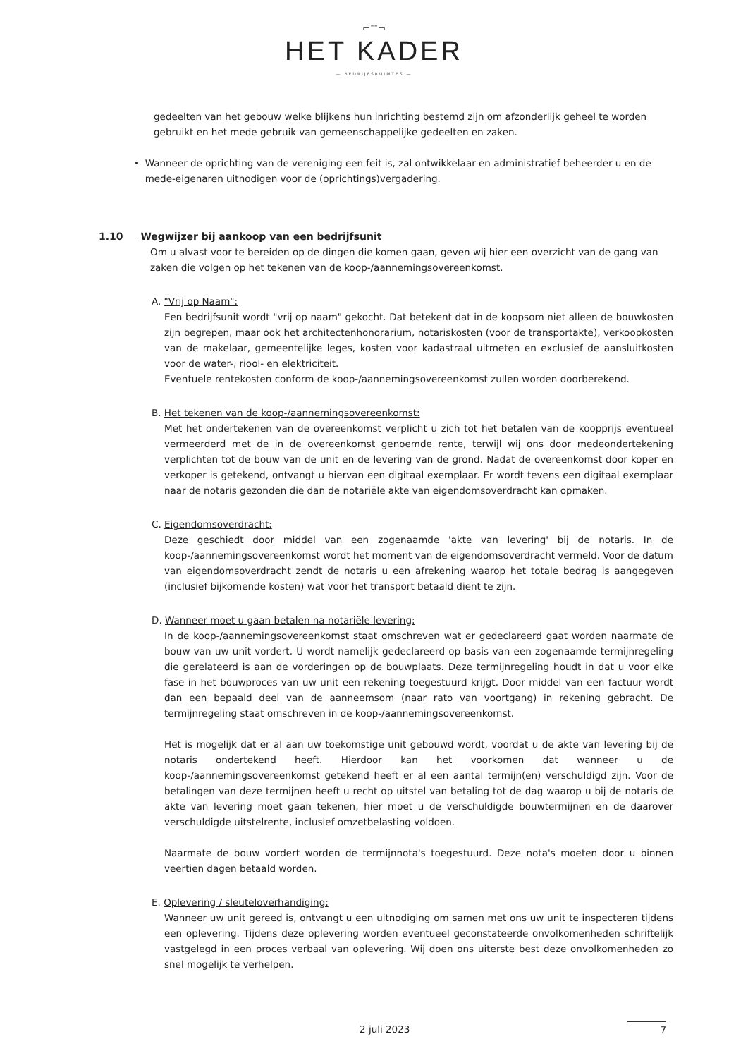⌐ᐨᐨ¬
HET KADER
— BEDRIJFSRUIMTES —
gedeelten van het gebouw welke blijkens hun inrichting bestemd zijn om afzonderlijk geheel te worden gebruikt en het mede gebruik van gemeenschappelijke gedeelten en zaken.
• Wanneer de oprichting van de vereniging een feit is, zal ontwikkelaar en administratief beheerder u en de mede-eigenaren uitnodigen voor de (oprichtings)vergadering.
1.10 Wegwijzer bij aankoop van een bedrijfsunit
Om u alvast voor te bereiden op de dingen die komen gaan, geven wij hier een overzicht van de gang van zaken die volgen op het tekenen van de koop-/aannemingsovereenkomst.
A. "Vrij op Naam":
Een bedrijfsunit wordt "vrij op naam" gekocht. Dat betekent dat in de koopsom niet alleen de bouwkosten zijn begrepen, maar ook het architectenhonorarium, notariskosten (voor de transportakte), verkoopkosten van de makelaar, gemeentelijke leges, kosten voor kadastraal uitmeten en exclusief de aansluitkosten voor de water-, riool- en elektriciteit.
Eventuele rentekosten conform de koop-/aannemingsovereenkomst zullen worden doorberekend.
B. Het tekenen van de koop-/aannemingsovereenkomst:
Met het ondertekenen van de overeenkomst verplicht u zich tot het betalen van de koopprijs eventueel vermeerderd met de in de overeenkomst genoemde rente, terwijl wij ons door medeondertekening verplichten tot de bouw van de unit en de levering van de grond. Nadat de overeenkomst door koper en verkoper is getekend, ontvangt u hiervan een digitaal exemplaar. Er wordt tevens een digitaal exemplaar naar de notaris gezonden die dan de notariële akte van eigendomsoverdracht kan opmaken.
C. Eigendomsoverdracht:
Deze geschiedt door middel van een zogenaamde 'akte van levering' bij de notaris. In de koop-/aannemingsovereenkomst wordt het moment van de eigendomsoverdracht vermeld. Voor de datum van eigendomsoverdracht zendt de notaris u een afrekening waarop het totale bedrag is aangegeven (inclusief bijkomende kosten) wat voor het transport betaald dient te zijn.
D. Wanneer moet u gaan betalen na notariële levering:
In de koop-/aannemingsovereenkomst staat omschreven wat er gedeclareerd gaat worden naarmate de bouw van uw unit vordert. U wordt namelijk gedeclareerd op basis van een zogenaamde termijnregeling die gerelateerd is aan de vorderingen op de bouwplaats. Deze termijnregeling houdt in dat u voor elke fase in het bouwproces van uw unit een rekening toegestuurd krijgt. Door middel van een factuur wordt dan een bepaald deel van de aanneemsom (naar rato van voortgang) in rekening gebracht. De termijnregeling staat omschreven in de koop-/aannemingsovereenkomst.
Het is mogelijk dat er al aan uw toekomstige unit gebouwd wordt, voordat u de akte van levering bij de notaris ondertekend heeft. Hierdoor kan het voorkomen dat wanneer u de koop-/aannemingsovereenkomst getekend heeft er al een aantal termijn(en) verschuldigd zijn. Voor de betalingen van deze termijnen heeft u recht op uitstel van betaling tot de dag waarop u bij de notaris de akte van levering moet gaan tekenen, hier moet u de verschuldigde bouwtermijnen en de daarover verschuldigde uitstelrente, inclusief omzetbelasting voldoen.
Naarmate de bouw vordert worden de termijnnota's toegestuurd. Deze nota's moeten door u binnen veertien dagen betaald worden.
E. Oplevering / sleuteloverhandiging:
Wanneer uw unit gereed is, ontvangt u een uitnodiging om samen met ons uw unit te inspecteren tijdens een oplevering. Tijdens deze oplevering worden eventueel geconstateerde onvolkomenheden schriftelijk vastgelegd in een proces verbaal van oplevering. Wij doen ons uiterste best deze onvolkomenheden zo snel mogelijk te verhelpen.
2 juli 2023 7